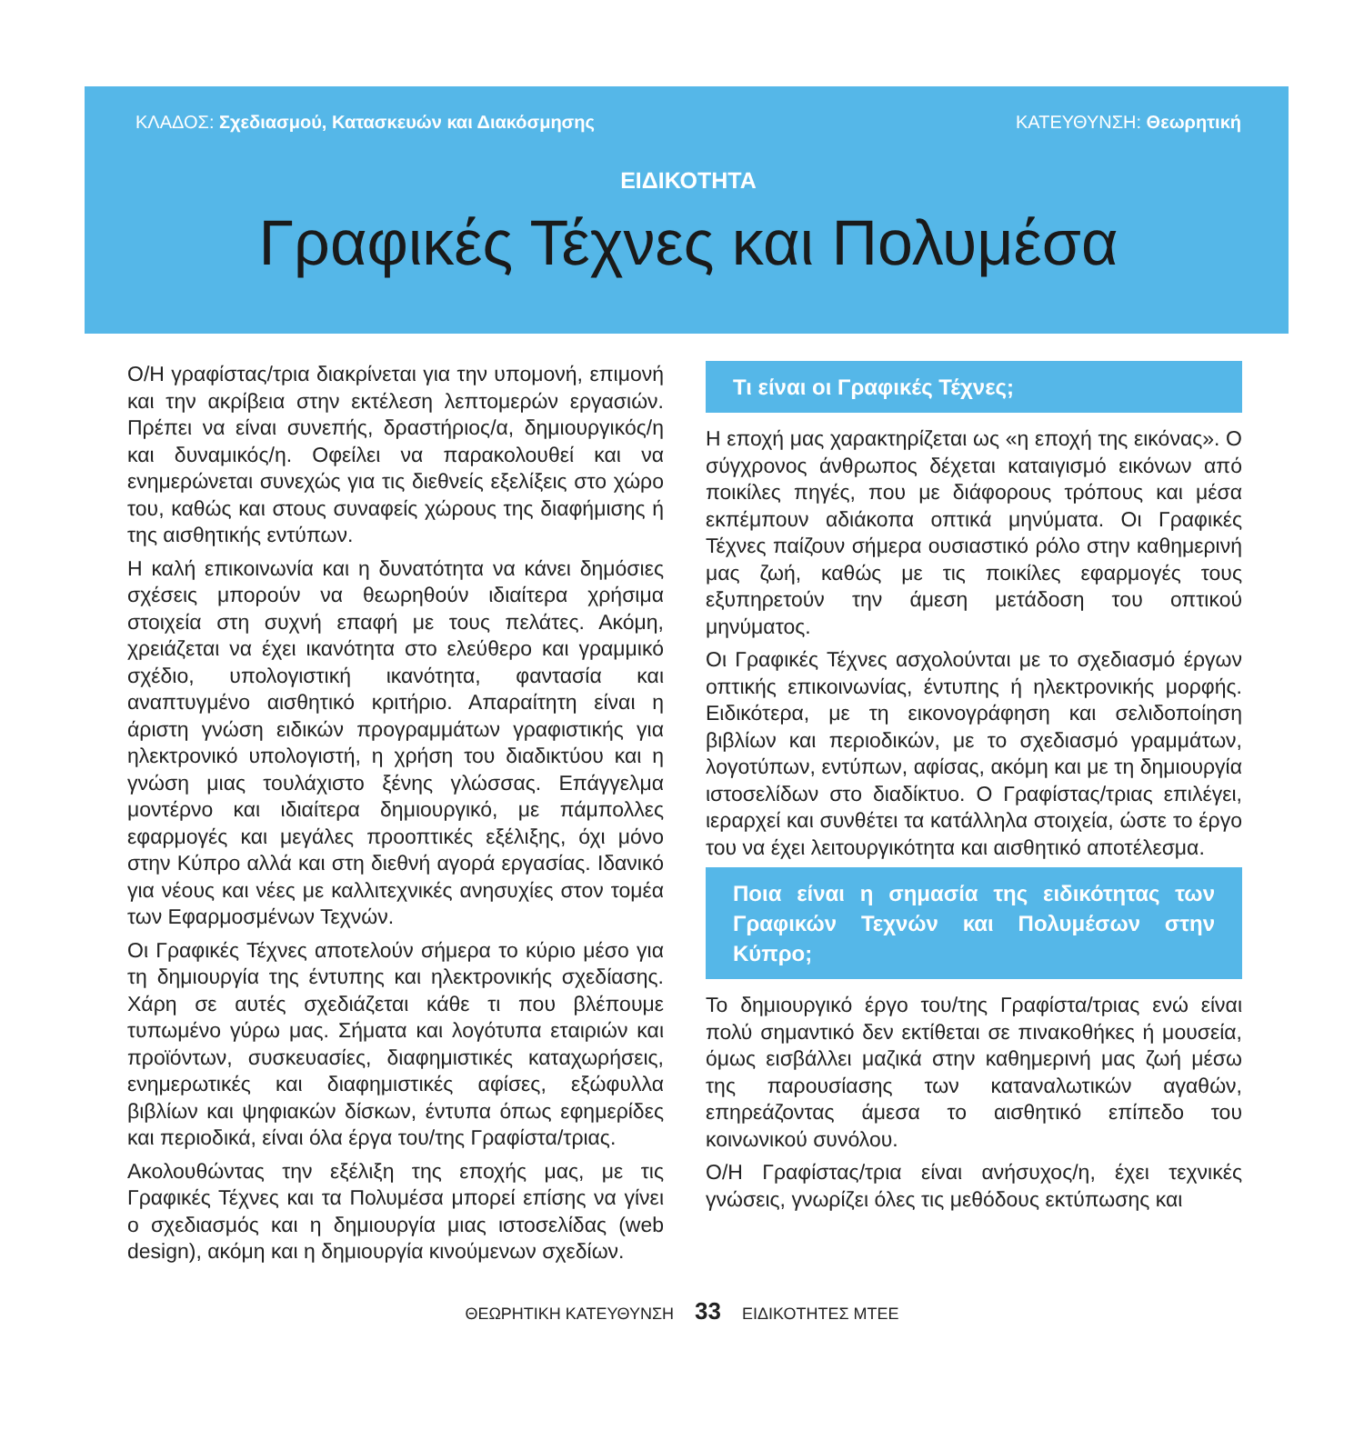ΚΛΑΔΟΣ: Σχεδιασμού, Κατασκευών και Διακόσμησης ΚΑΤΕΥΘΥΝΣΗ: Θεωρητική
ΕΙΔΙΚΟΤΗΤΑ
Γραφικές Τέχνες και Πολυμέσα
Ο/Η γραφίστας/τρια διακρίνεται για την υπομονή, επιμονή και την ακρίβεια στην εκτέλεση λεπτομερών εργασιών. Πρέπει να είναι συνεπής, δραστήριος/α, δημιουργικός/η και δυναμικός/η. Οφείλει να παρακολουθεί και να ενημερώνεται συνεχώς για τις διεθνείς εξελίξεις στο χώρο του, καθώς και στους συναφείς χώρους της διαφήμισης ή της αισθητικής εντύπων.
Η καλή επικοινωνία και η δυνατότητα να κάνει δημόσιες σχέσεις μπορούν να θεωρηθούν ιδιαίτερα χρήσιμα στοιχεία στη συχνή επαφή με τους πελάτες. Ακόμη, χρειάζεται να έχει ικανότητα στο ελεύθερο και γραμμικό σχέδιο, υπολογιστική ικανότητα, φαντασία και αναπτυγμένο αισθητικό κριτήριο. Απαραίτητη είναι η άριστη γνώση ειδικών προγραμμάτων γραφιστικής για ηλεκτρονικό υπολογιστή, η χρήση του διαδικτύου και η γνώση μιας τουλάχιστο ξένης γλώσσας. Επάγγελμα μοντέρνο και ιδιαίτερα δημιουργικό, με πάμπολλες εφαρμογές και μεγάλες προοπτικές εξέλιξης, όχι μόνο στην Κύπρο αλλά και στη διεθνή αγορά εργασίας. Ιδανικό για νέους και νέες με καλλιτεχνικές ανησυχίες στον τομέα των Εφαρμοσμένων Τεχνών.
Οι Γραφικές Τέχνες αποτελούν σήμερα το κύριο μέσο για τη δημιουργία της έντυπης και ηλεκτρονικής σχεδίασης. Χάρη σε αυτές σχεδιάζεται κάθε τι που βλέπουμε τυπωμένο γύρω μας. Σήματα και λογότυπα εταιριών και προϊόντων, συσκευασίες, διαφημιστικές καταχωρήσεις, ενημερωτικές και διαφημιστικές αφίσες, εξώφυλλα βιβλίων και ψηφιακών δίσκων, έντυπα όπως εφημερίδες και περιοδικά, είναι όλα έργα του/της Γραφίστα/τριας.
Ακολουθώντας την εξέλιξη της εποχής μας, με τις Γραφικές Τέχνες και τα Πολυμέσα μπορεί επίσης να γίνει ο σχεδιασμός και η δημιουργία μιας ιστοσελίδας (web design), ακόμη και η δημιουργία κινούμενων σχεδίων.
Τι είναι οι Γραφικές Τέχνες;
Η εποχή μας χαρακτηρίζεται ως «η εποχή της εικόνας». Ο σύγχρονος άνθρωπος δέχεται καταιγισμό εικόνων από ποικίλες πηγές, που με διάφορους τρόπους και μέσα εκπέμπουν αδιάκοπα οπτικά μηνύματα. Οι Γραφικές Τέχνες παίζουν σήμερα ουσιαστικό ρόλο στην καθημερινή μας ζωή, καθώς με τις ποικίλες εφαρμογές τους εξυπηρετούν την άμεση μετάδοση του οπτικού μηνύματος.
Οι Γραφικές Τέχνες ασχολούνται με το σχεδιασμό έργων οπτικής επικοινωνίας, έντυπης ή ηλεκτρονικής μορφής. Ειδικότερα, με τη εικονογράφηση και σελιδοποίηση βιβλίων και περιοδικών, με το σχεδιασμό γραμμάτων, λογοτύπων, εντύπων, αφίσας, ακόμη και με τη δημιουργία ιστοσελίδων στο διαδίκτυο. Ο Γραφίστας/τριας επιλέγει, ιεραρχεί και συνθέτει τα κατάλληλα στοιχεία, ώστε το έργο του να έχει λειτουργικότητα και αισθητικό αποτέλεσμα.
Ποια είναι η σημασία της ειδικότητας των Γραφικών Τεχνών και Πολυμέσων στην Κύπρο;
Το δημιουργικό έργο του/της Γραφίστα/τριας ενώ είναι πολύ σημαντικό δεν εκτίθεται σε πινακοθήκες ή μουσεία, όμως εισβάλλει μαζικά στην καθημερινή μας ζωή μέσω της παρουσίασης των καταναλωτικών αγαθών, επηρεάζοντας άμεσα το αισθητικό επίπεδο του κοινωνικού συνόλου.
Ο/Η Γραφίστας/τρια είναι ανήσυχος/η, έχει τεχνικές γνώσεις, γνωρίζει όλες τις μεθόδους εκτύπωσης και
ΘΕΩΡΗΤΙΚΗ ΚΑΤΕΥΘΥΝΣΗ 33 ΕΙΔΙΚΟΤΗΤΕΣ ΜΤΕΕ